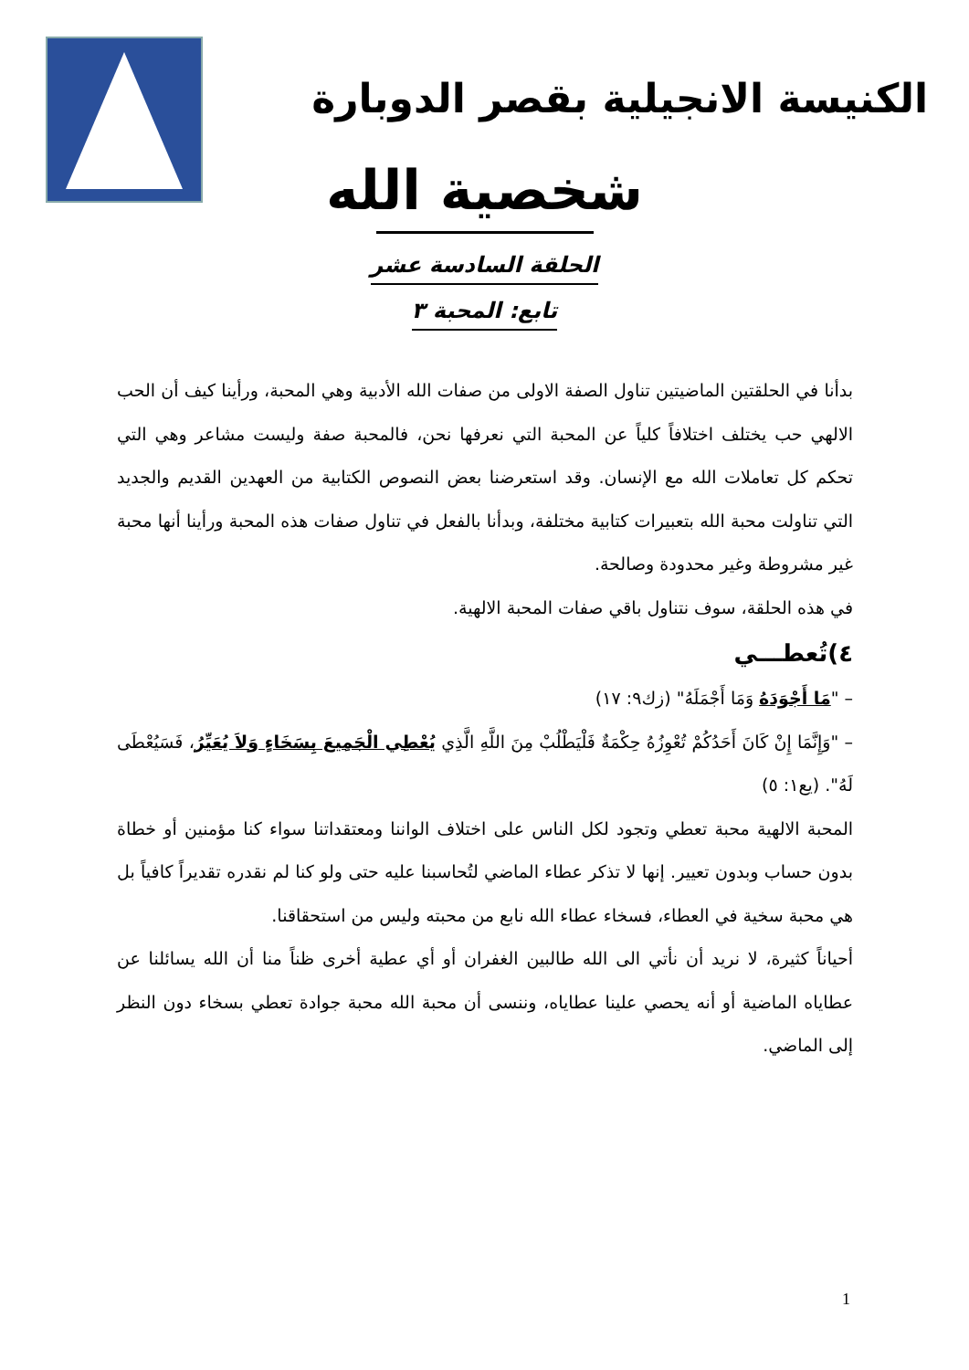الكنيسة الانجيلية بقصر الدوبارة
شخصية الله
الحلقة السادسة عشر
تابع: المحبة ٣
بدأنا في الحلقتين الماضيتين تناول الصفة الاولى من صفات الله الأدبية وهي المحبة، ورأينا كيف أن الحب الالهي حب يختلف اختلافاً كلياً عن المحبة التي نعرفها نحن، فالمحبة صفة وليست مشاعر وهي التي تحكم كل تعاملات الله مع الإنسان. وقد استعرضنا بعض النصوص الكتابية من العهدين القديم والجديد التي تناولت محبة الله بتعبيرات كتابية مختلفة، وبدأنا بالفعل في تناول صفات هذه المحبة ورأينا أنها محبة غير مشروطة وغير محدودة وصالحة.
في هذه الحلقة، سوف نتناول باقي صفات المحبة الالهية.
٤)تُعطـــي
– "مَا أَجْوَدَهُ وَمَا أَجْمَلَهُ" (زك٩: ١٧)
– "وَإِنَّمَا إِنْ كَانَ أَحَدُكُمْ تُعْوِزُهُ حِكْمَةٌ فَلْيَطْلُبْ مِنَ اللَّهِ الَّذِي يُعْطِي الْجَمِيعَ بِسَخَاءٍ وَلاَ يُعَيِّرُ، فَسَيُعْطَى لَهُ". (يع١: ٥)
المحبة الالهية محبة تعطي وتجود لكل الناس على اختلاف الواننا ومعتقداتنا سواء كنا مؤمنين أو خطاة بدون حساب وبدون تعيير. إنها لا تذكر عطاء الماضي لتُحاسبنا عليه حتى ولو كنا لم نقدره تقديراً كافياً بل هي محبة سخية في العطاء، فسخاء عطاء الله نابع من محبته وليس من استحقاقنا.
أحياناً كثيرة، لا نريد أن نأتي الى الله طالبين الغفران أو أي عطية أخرى ظناً منا أن الله يسائلنا عن عطاياه الماضية أو أنه يحصي علينا عطاياه، وننسى أن محبة الله محبة جوادة تعطي بسخاء دون النظر إلى الماضي.
1